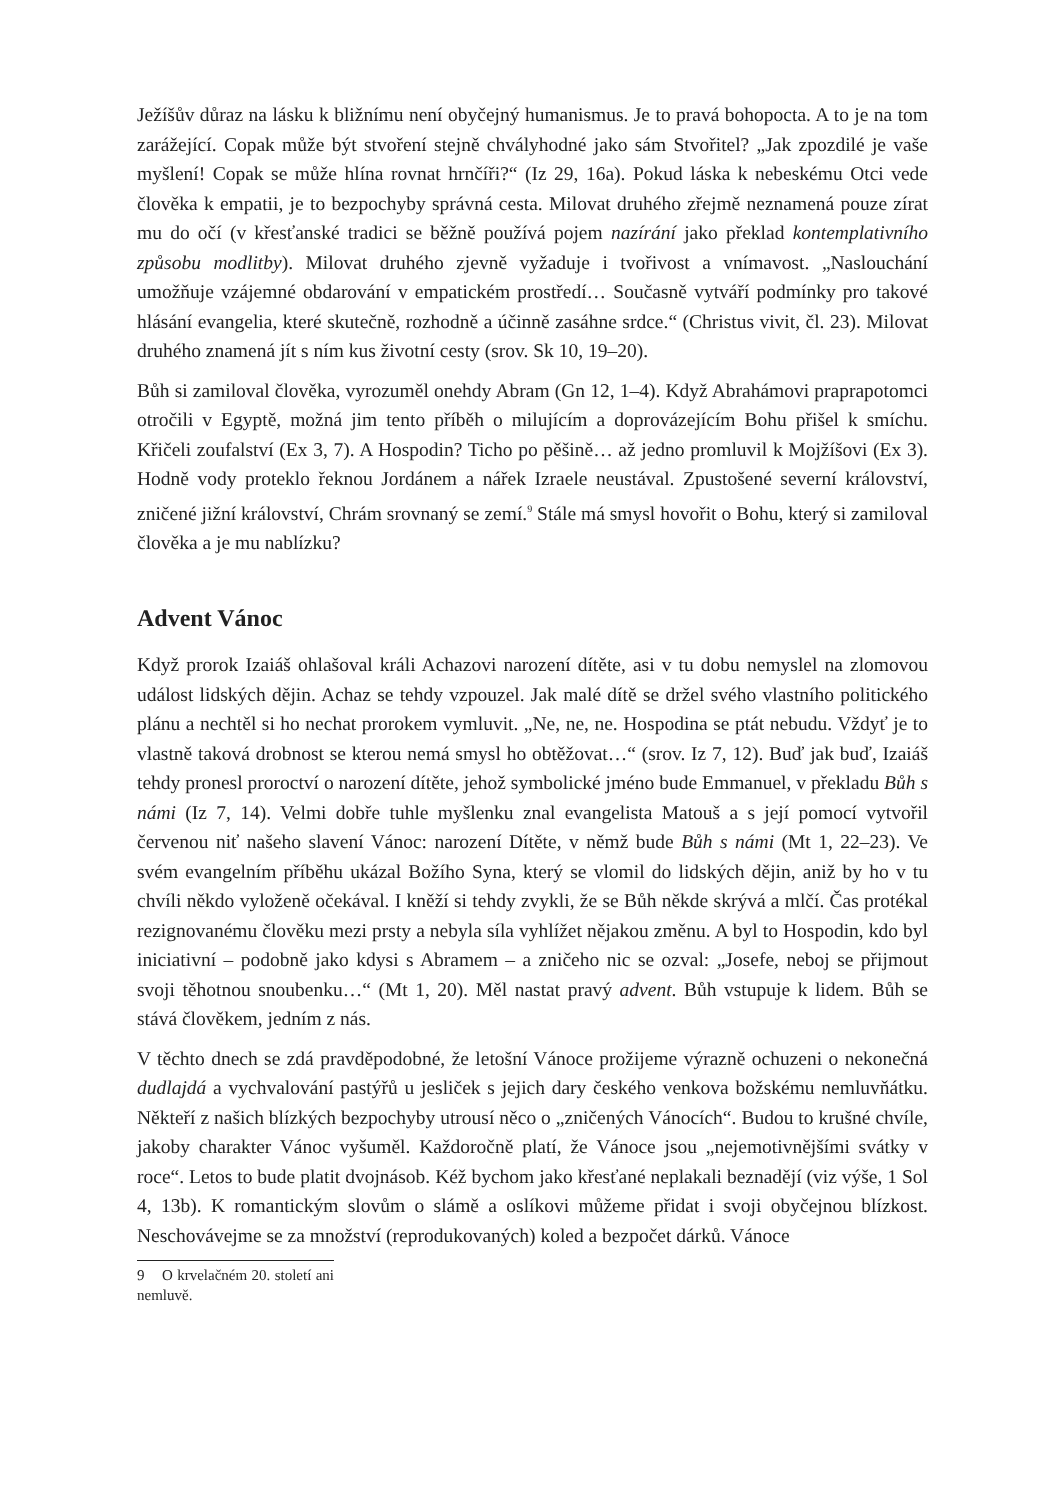Ježíšův důraz na lásku k bližnímu není obyčejný humanismus. Je to pravá bohopocta. A to je na tom zarážející. Copak může být stvoření stejně chvályhodné jako sám Stvořitel? „Jak zpozdilé je vaše myšlení! Copak se může hlína rovnat hrnčíři?“ (Iz 29, 16a). Pokud láska k nebeskému Otci vede člověka k empatii, je to bezpochyby správná cesta. Milovat druhého zřejmě neznamená pouze zírat mu do očí (v křesťanské tradici se běžně používá pojem nazírání jako překlad kontemplativního způsobu modlitby). Milovat druhého zjevně vyžaduje i tvořivost a vnímavost. „Naslouchání umožňuje vzájemné obdarování v empatickém prostředí… Současně vytváří podmínky pro takové hlásání evangelia, které skutečně, rozhodně a účinně zasáhne srdce.“ (Christus vivit, čl. 23). Milovat druhého znamená jít s ním kus životní cesty (srov. Sk 10, 19–20).
Bůh si zamiloval člověka, vyrozuměl onehdy Abram (Gn 12, 1–4). Když Abrahámovi praprapotomci otročili v Egyptě, možná jim tento příběh o milujícím a doprovázejícím Bohu přišel k smíchu. Křičeli zoufalství (Ex 3, 7). A Hospodin? Ticho po pěšině… až jedno promluvil k Mojžíšovi (Ex 3). Hodně vody proteklo řeknou Jordánem a nářek Izraele neustával. Zpustošené severní království, zničené jižní království, Chrám srovnaný se zemí.<sup>9</sup> Stále má smysl hovořit o Bohu, který si zamiloval člověka a je mu nablízku?
Advent Vánoc
Když prorok Izaiáš ohlašoval králi Achazovi narození dítěte, asi v tu dobu nemyslel na zlomovou událost lidských dějin. Achaz se tehdy vzpouzel. Jak malé dítě se držel svého vlastního politického plánu a nechtěl si ho nechat prorokem vymluvit. „Ne, ne, ne. Hospodina se ptát nebudu. Vždyť je to vlastně taková drobnost se kterou nemá smysl ho obtěžovat…“ (srov. Iz 7, 12). Buď jak buď, Izaiáš tehdy pronesl proroctví o narození dítěte, jehož symbolické jméno bude Emmanuel, v překladu Bůh s námi (Iz 7, 14). Velmi dobře tuhle myšlenku znal evangelista Matouš a s její pomocí vytvořil červenou niť našeho slavení Vánoc: narození Dítěte, v němž bude Bůh s námi (Mt 1, 22–23). Ve svém evangelním příběhu ukázal Božího Syna, který se vlomil do lidských dějin, aniž by ho v tu chvíli někdo vyloženě očekával. I kněží si tehdy zvykli, že se Bůh někde skrývá a mlčí. Čas protékal rezignovanému člověku mezi prsty a nebyla síla vyhlížet nějakou změnu. A byl to Hospodin, kdo byl iniciativní – podobně jako kdysi s Abramem – a zničeho nic se ozval: „Josefe, neboj se přijmout svoji těhotnou snoubenku…“ (Mt 1, 20). Měl nastat pravý advent. Bůh vstupuje k lidem. Bůh se stává člověkem, jedním z nás.
V těchto dnech se zdá pravděpodobné, že letošní Vánoce prožijeme výrazně ochuzeni o nekonečná dudlajdá a vychvalování pastýřů u jesliček s jejich dary českého venkova božskému nemluvňátku. Někteří z našich blízkých bezpochyby utrousí něco o „zničených Vánocích“. Budou to krušné chvíle, jakoby charakter Vánoc vyšuměl. Každoročně platí, že Vánoce jsou „nejemotivnějšími svátky v roce“. Letos to bude platit dvojnásob. Kéž bychom jako křesťané neplakali beznadějí (viz výše, 1 Sol 4, 13b). K romantickým slovům o slámě a oslíkovi můžeme přidat i svoji obyčejnou blízkost. Neschovávejme se za množství (reprodukovaných) koled a bezpočet dárků. Vánoce
9 O krvelačném 20. století ani nemluvě.